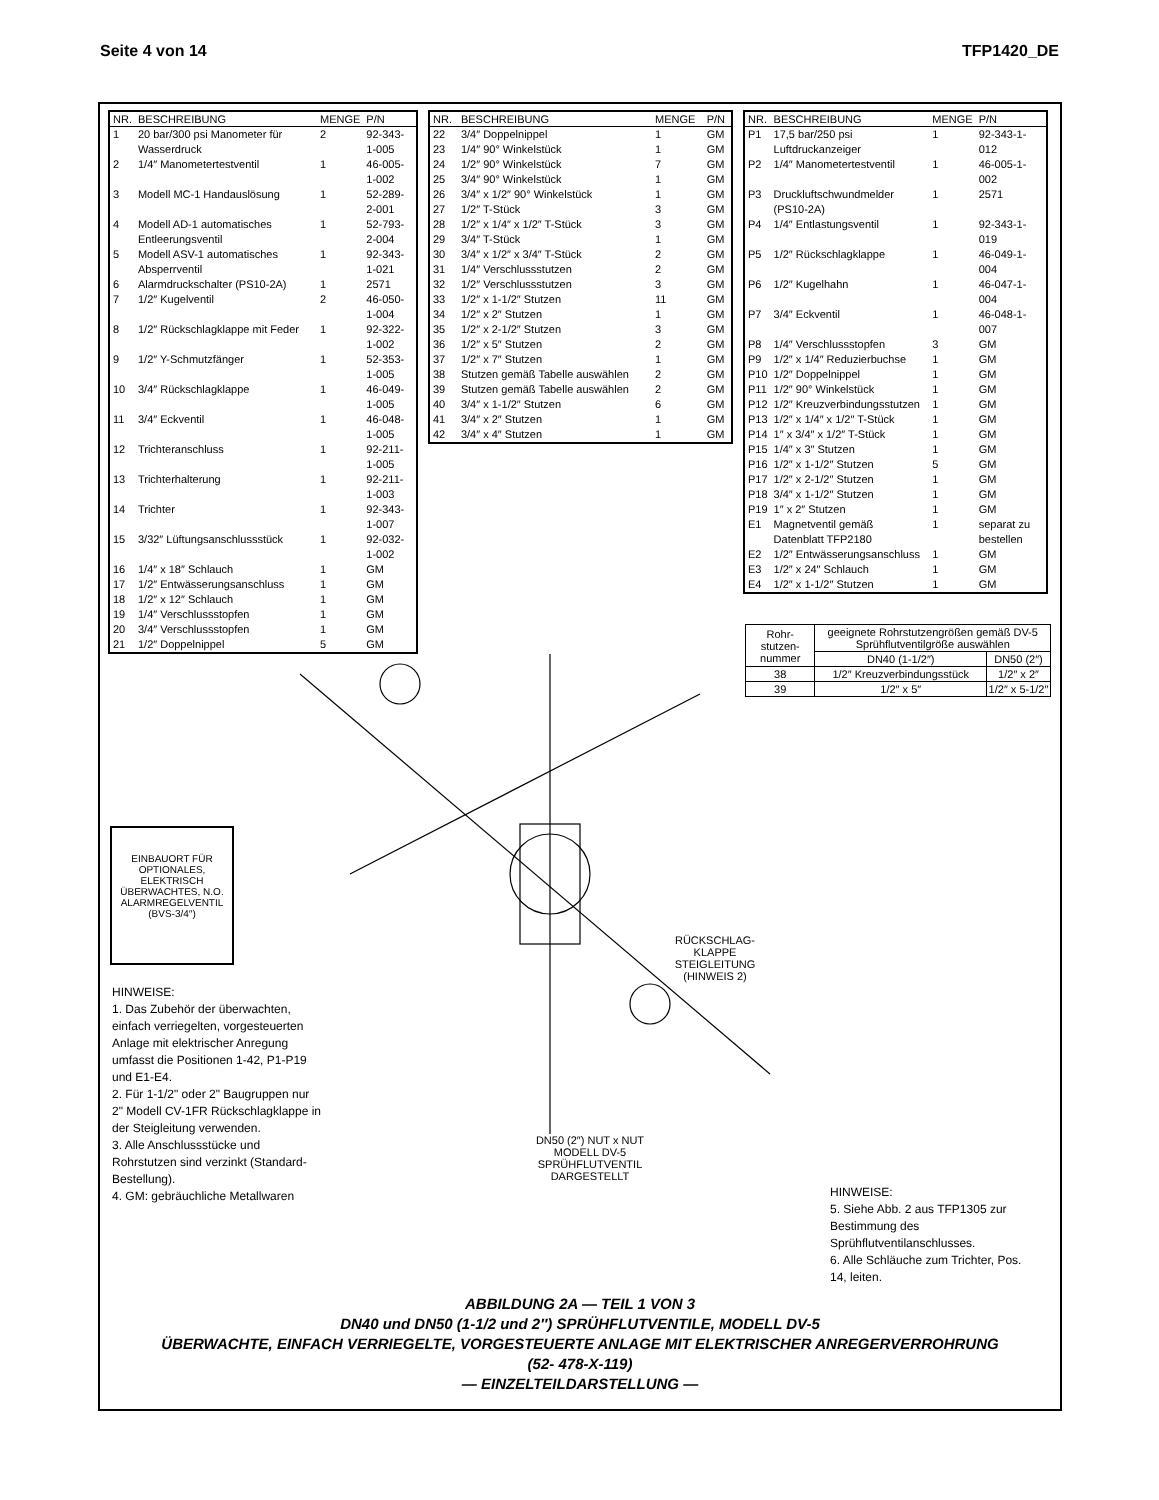Seite 4 von 14 TFP1420_DE
| NR. | BESCHREIBUNG | MENGE | P/N |
| --- | --- | --- | --- |
| 1 | 20 bar/300 psi Manometer für Wasserdruck | 2 | 92-343-1-005 |
| 2 | 1/4″ Manometertestventil | 1 | 46-005-1-002 |
| 3 | Modell MC-1 Handauslösung | 1 | 52-289-2-001 |
| 4 | Modell AD-1 automatisches Entleerungsventil | 1 | 52-793-2-004 |
| 5 | Modell ASV-1 automatisches Absperrventil | 1 | 92-343-1-021 |
| 6 | Alarmdruckschalter (PS10-2A) | 1 | 2571 |
| 7 | 1/2″ Kugelventil | 2 | 46-050-1-004 |
| 8 | 1/2″ Rückschlagklappe mit Feder | 1 | 92-322-1-002 |
| 9 | 1/2″ Y-Schmutzfänger | 1 | 52-353-1-005 |
| 10 | 3/4″ Rückschlagklappe | 1 | 46-049-1-005 |
| 11 | 3/4″ Eckventil | 1 | 46-048-1-005 |
| 12 | Trichteranschluss | 1 | 92-211-1-005 |
| 13 | Trichterhalterung | 1 | 92-211-1-003 |
| 14 | Trichter | 1 | 92-343-1-007 |
| 15 | 3/32″ Lüftungsanschlussstück | 1 | 92-032-1-002 |
| 16 | 1/4″ x 18″ Schlauch | 1 | GM |
| 17 | 1/2″ Entwässerungsanschluss | 1 | GM |
| 18 | 1/2″ x 12″ Schlauch | 1 | GM |
| 19 | 1/4″ Verschlussstopfen | 1 | GM |
| 20 | 3/4″ Verschlussstopfen | 1 | GM |
| 21 | 1/2″ Doppelnippel | 5 | GM |
| NR. | BESCHREIBUNG | MENGE | P/N |
| --- | --- | --- | --- |
| 22 | 3/4″ Doppelnippel | 1 | GM |
| 23 | 1/4″ 90° Winkelstück | 1 | GM |
| 24 | 1/2″ 90° Winkelstück | 7 | GM |
| 25 | 3/4″ 90° Winkelstück | 1 | GM |
| 26 | 3/4″ x 1/2″ 90° Winkelstück | 1 | GM |
| 27 | 1/2″ T-Stück | 3 | GM |
| 28 | 1/2″ x 1/4″ x 1/2″ T-Stück | 3 | GM |
| 29 | 3/4″ T-Stück | 1 | GM |
| 30 | 3/4″ x 1/2″ x 3/4″ T-Stück | 2 | GM |
| 31 | 1/4″ Verschlussstutzen | 2 | GM |
| 32 | 1/2″ Verschlussstutzen | 3 | GM |
| 33 | 1/2″ x 1-1/2″ Stutzen | 11 | GM |
| 34 | 1/2″ x 2″ Stutzen | 1 | GM |
| 35 | 1/2″ x 2-1/2″ Stutzen | 3 | GM |
| 36 | 1/2″ x 5″ Stutzen | 2 | GM |
| 37 | 1/2″ x 7″ Stutzen | 1 | GM |
| 38 | Stutzen gemäß Tabelle auswählen | 2 | GM |
| 39 | Stutzen gemäß Tabelle auswählen | 2 | GM |
| 40 | 3/4″ x 1-1/2″ Stutzen | 6 | GM |
| 41 | 3/4″ x 2″ Stutzen | 1 | GM |
| 42 | 3/4″ x 4″ Stutzen | 1 | GM |
| NR. | BESCHREIBUNG | MENGE | P/N |
| --- | --- | --- | --- |
| P1 | 17,5 bar/250 psi Luftdruckanzeiger | 1 | 92-343-1-012 |
| P2 | 1/4″ Manometertestventil | 1 | 46-005-1-002 |
| P3 | Druckluftschwundmelder (PS10-2A) | 1 | 2571 |
| P4 | 1/4″ Entlastungsventil | 1 | 92-343-1-019 |
| P5 | 1/2″ Rückschlagklappe | 1 | 46-049-1-004 |
| P6 | 1/2″ Kugelhahn | 1 | 46-047-1-004 |
| P7 | 3/4″ Eckventil | 1 | 46-048-1-007 |
| P8 | 1/4″ Verschlussstopfen | 3 | GM |
| P9 | 1/2″ x 1/4″ Reduzierbuchse | 1 | GM |
| P10 | 1/2″ Doppelnippel | 1 | GM |
| P11 | 1/2″ 90° Winkelstück | 1 | GM |
| P12 | 1/2″ Kreuzverbindungsstutzen | 1 | GM |
| P13 | 1/2″ x 1/4″ x 1/2″ T-Stück | 1 | GM |
| P14 | 1″ x 3/4″ x 1/2″ T-Stück | 1 | GM |
| P15 | 1/4″ x 3″ Stutzen | 1 | GM |
| P16 | 1/2″ x 1-1/2″ Stutzen | 5 | GM |
| P17 | 1/2″ x 2-1/2″ Stutzen | 1 | GM |
| P18 | 3/4″ x 1-1/2″ Stutzen | 1 | GM |
| P19 | 1″ x 2″ Stutzen | 1 | GM |
| E1 | Magnetventil gemäß Datenblatt TFP2180 | 1 | separat zu bestellen |
| E2 | 1/2″ Entwässerungsanschluss | 1 | GM |
| E3 | 1/2″ x 24″ Schlauch | 1 | GM |
| E4 | 1/2″ x 1-1/2″ Stutzen | 1 | GM |
| Rohr-stutzen-nummer | geeignete Rohrstutzengrößen gemäß DV-5 Sprühflutventilgröße auswählen | |
| --- | --- | --- |
| | DN40 (1-1/2″) | DN50 (2″) |
| 38 | 1/2″ Kreuzverbindungsstück | 1/2″ x 2″ |
| 39 | 1/2″ x 5″ | 1/2″ x 5-1/2″ |
EINBAUORT FÜR OPTIONALES, ELEKTRISCH ÜBERWACHTES, N.O. ALARMREGELVENTIL (BVS-3/4″)
DN50 (2″) NUT x NUT MODELL DV-5 SPRÜHFLUTVENTIL DARGESTELLT
RÜCKSCHLAG-KLAPPE STEIGLEITUNG (HINWEIS 2)
HINWEISE:
1. Das Zubehör der überwachten, einfach verriegelten, vorgesteuerten Anlage mit elektrischer Anregung umfasst die Positionen 1-42, P1-P19 und E1-E4.
2. Für 1-1/2" oder 2" Baugruppen nur 2" Modell CV-1FR Rückschlagklappe in der Steigleitung verwenden.
3. Alle Anschlussstücke und Rohrstutzen sind verzinkt (Standard-Bestellung).
4. GM: gebräuchliche Metallwaren
HINWEISE:
5. Siehe Abb. 2 aus TFP1305 zur Bestimmung des Sprühflutventilanschlusses.
6. Alle Schläuche zum Trichter, Pos. 14, leiten.
ABBILDUNG 2A — TEIL 1 VON 3
DN40 und DN50 (1-1/2 und 2″) SPRÜHFLUTVENTILE, MODELL DV-5
ÜBERWACHTE, EINFACH VERRIEGELTE, VORGESTEUERTE ANLAGE MIT ELEKTRISCHER ANREGERVERROHRUNG
(52- 478-X-119)
— EINZELTEILDARSTELLUNG —